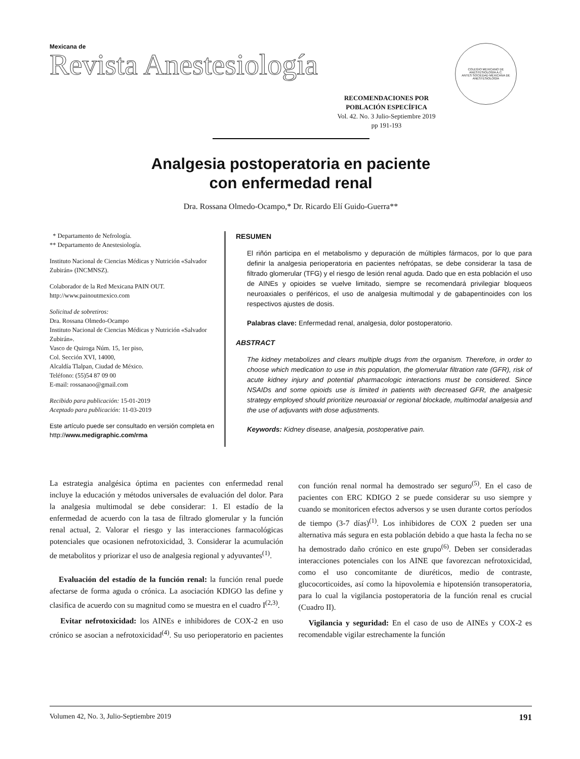Mexicana de
Revista Anestesiología
RECOMENDACIONES POR
POBLACIÓN ESPECÍFICA
Vol. 42. No. 3 Julio-Septiembre 2019
pp 191-193
COLEGIO MEXICANO DE ANESTESIOLOGÍA A.C.
ANTES SOCIEDAD MEXICANA DE ANESTESIOLOGÍA
Analgesia postoperatoria en paciente
con enfermedad renal
Dra. Rossana Olmedo-Ocampo,* Dr. Ricardo Elí Guido-Guerra**
* Departamento de Nefrología.
** Departamento de Anestesiología.
Instituto Nacional de Ciencias Médicas y Nutrición «Salvador Zubirán» (INCMNSZ).
Colaborador de la Red Mexicana PAIN OUT.
http://www.painoutmexico.com
Solicitud de sobretiros:
Dra. Rossana Olmedo-Ocampo
Instituto Nacional de Ciencias Médicas y Nutrición «Salvador Zubirán».
Vasco de Quiroga Núm. 15, 1er piso,
Col. Sección XVI, 14000,
Alcaldía Tlalpan, Ciudad de México.
Teléfono: (55)54 87 09 00
E-mail: rossanaoo@gmail.com
Recibido para publicación: 15-01-2019
Aceptado para publicación: 11-03-2019
Este artículo puede ser consultado en versión completa en
http://www.medigraphic.com/rma
RESUMEN
El riñón participa en el metabolismo y depuración de múltiples fármacos, por lo que para definir la analgesia perioperatoria en pacientes nefrópatas, se debe considerar la tasa de filtrado glomerular (TFG) y el riesgo de lesión renal aguda. Dado que en esta población el uso de AINEs y opioides se vuelve limitado, siempre se recomendará privilegiar bloqueos neuroaxiales o periféricos, el uso de analgesia multimodal y de gabapentinoides con los respectivos ajustes de dosis.
Palabras clave: Enfermedad renal, analgesia, dolor postoperatorio.
ABSTRACT
The kidney metabolizes and clears multiple drugs from the organism. Therefore, in order to choose which medication to use in this population, the glomerular filtration rate (GFR), risk of acute kidney injury and potential pharmacologic interactions must be considered. Since NSAIDs and some opioids use is limited in patients with decreased GFR, the analgesic strategy employed should prioritize neuroaxial or regional blockade, multimodal analgesia and the use of adjuvants with dose adjustments.
Keywords: Kidney disease, analgesia, postoperative pain.
La estrategia analgésica óptima en pacientes con enfermedad renal incluye la educación y métodos universales de evaluación del dolor. Para la analgesia multimodal se debe considerar: 1. El estadío de la enfermedad de acuerdo con la tasa de filtrado glomerular y la función renal actual, 2. Valorar el riesgo y las interacciones farmacológicas potenciales que ocasionen nefrotoxicidad, 3. Considerar la acumulación de metabolitos y priorizar el uso de analgesia regional y adyuvantes<sup>(1)</sup>.
Evaluación del estadío de la función renal: la función renal puede afectarse de forma aguda o crónica. La asociación KDIGO las define y clasifica de acuerdo con su magnitud como se muestra en el cuadro I<sup>(2,3)</sup>.
Evitar nefrotoxicidad: los AINEs e inhibidores de COX-2 en uso crónico se asocian a nefrotoxicidad<sup>(4)</sup>. Su uso perioperatorio en pacientes con función renal normal ha demostrado ser seguro<sup>(5)</sup>. En el caso de pacientes con ERC KDIGO 2 se puede considerar su uso siempre y cuando se monitoricen efectos adversos y se usen durante cortos períodos de tiempo (3-7 días)<sup>(1)</sup>. Los inhibidores de COX 2 pueden ser una alternativa más segura en esta población debido a que hasta la fecha no se ha demostrado daño crónico en este grupo<sup>(6)</sup>. Deben ser consideradas interacciones potenciales con los AINE que favorezcan nefrotoxicidad, como el uso concomitante de diuréticos, medio de contraste, glucocorticoides, así como la hipovolemia e hipotensión transoperatoria, para lo cual la vigilancia postoperatoria de la función renal es crucial (Cuadro II).
Vigilancia y seguridad: En el caso de uso de AINEs y COX-2 es recomendable vigilar estrechamente la función
Volumen 42, No. 3, Julio-Septiembre 2019 191